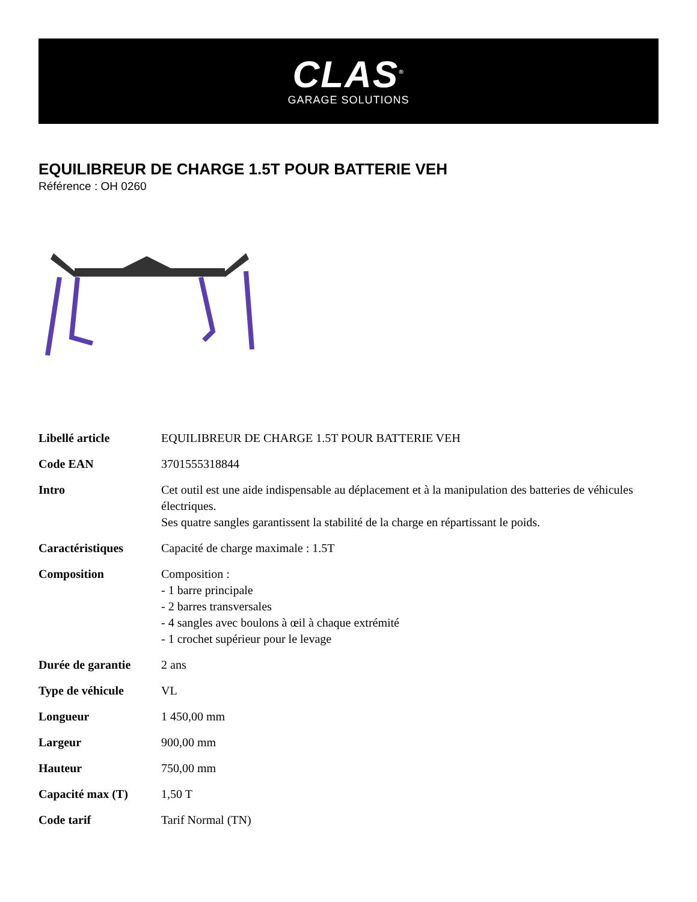CLAS<sup>®</sup>
GARAGE SOLUTIONS
EQUILIBREUR DE CHARGE 1.5T POUR BATTERIE VEH
Référence : OH 0260
| Libellé article | EQUILIBREUR DE CHARGE 1.5T POUR BATTERIE VEH |
| Code EAN | 3701555318844 |
| Intro | Cet outil est une aide indispensable au déplacement et à la manipulation des batteries de véhicules électriques. Ses quatre sangles garantissent la stabilité de la charge en répartissant le poids. |
| Caractéristiques | Capacité de charge maximale : 1.5T |
| Composition | Composition : - 1 barre principale - 2 barres transversales - 4 sangles avec boulons à œil à chaque extrémité - 1 crochet supérieur pour le levage |
| Durée de garantie | 2 ans |
| Type de véhicule | VL |
| Longueur | 1 450,00 mm |
| Largeur | 900,00 mm |
| Hauteur | 750,00 mm |
| Capacité max (T) | 1,50 T |
| Code tarif | Tarif Normal (TN) |